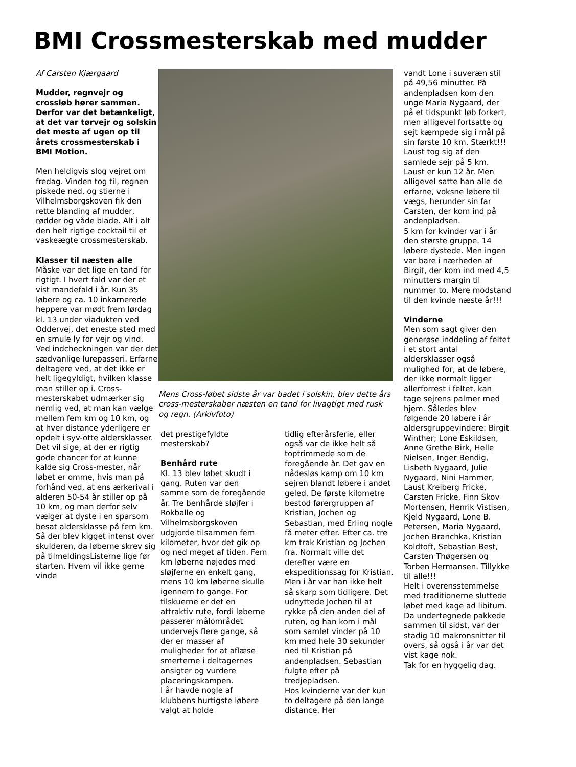BMI Crossmesterskab med mudder
Af Carsten Kjærgaard
Mudder, regnvejr og crossløb hører sammen. Derfor var det betænkeligt, at det var tørvejr og solskin det meste af ugen op til årets crossmesterskab i BMI Motion.
Men heldigvis slog vejret om fredag. Vinden tog til, regnen piskede ned, og stierne i Vilhelmsborgskoven fik den rette blanding af mudder, rødder og våde blade. Alt i alt den helt rigtige cocktail til et vaskeægte crossmesterskab.
Klasser til næsten alle
Måske var det lige en tand for rigtigt. I hvert fald var der et vist mandefald i år. Kun 35 løbere og ca. 10 inkarnerede heppere var mødt frem lørdag kl. 13 under viadukten ved Oddervej, det eneste sted med en smule ly for vejr og vind. Ved indcheckningen var der det sædvanlige lurepasseri. Erfarne deltagere ved, at det ikke er helt ligegyldigt, hvilken klasse man stiller op i. Cross-mesterskabet udmærker sig nemlig ved, at man kan vælge mellem fem km og 10 km, og at hver distance yderligere er opdelt i syv-otte aldersklasser. Det vil sige, at der er rigtig gode chancer for at kunne kalde sig Cross-mester, når løbet er omme, hvis man på forhånd ved, at ens ærkerival i alderen 50-54 år stiller op på 10 km, og man derfor selv vælger at dyste i en sparsom besat aldersklasse på fem km.
Så der blev kigget intenst over skulderen, da løberne skrev sig på tilmeldingsListerne lige før starten. Hvem vil ikke gerne vinde
Mens Cross-løbet sidste år var badet i solskin, blev dette års cross-mesterskaber næsten en tand for livagtigt med rusk og regn. (Arkivfoto)
det prestigefyldte mesterskab?
Benhård rute
Kl. 13 blev løbet skudt i gang. Ruten var den samme som de foregående år. Tre benhårde sløjfer i Rokballe og Vilhelmsborgskoven udgjorde tilsammen fem kilometer, hvor det gik op og ned meget af tiden. Fem km løberne nøjedes med sløjferne en enkelt gang, mens 10 km løberne skulle igennem to gange. For tilskuerne er det en attraktiv rute, fordi løberne passerer målområdet undervejs flere gange, så der er masser af muligheder for at aflæse smerterne i deltagernes ansigter og vurdere placeringskampen.
I år havde nogle af klubbens hurtigste løbere valgt at holde
tidlig efterårsferie, eller også var de ikke helt så toptrimmede som de foregående år. Det gav en nådesløs kamp om 10 km sejren blandt løbere i andet geled. De første kilometre bestod førergruppen af Kristian, Jochen og Sebastian, med Erling nogle få meter efter. Efter ca. tre km trak Kristian og Jochen fra. Normalt ville det derefter være en ekspeditionssag for Kristian. Men i år var han ikke helt så skarp som tidligere. Det udnyttede Jochen til at rykke på den anden del af ruten, og han kom i mål som samlet vinder på 10 km med hele 30 sekunder ned til Kristian på andenpladsen. Sebastian fulgte efter på tredjepladsen.
Hos kvinderne var der kun to deltagere på den lange distance. Her
vandt Lone i suveræn stil på 49,56 minutter. På andenpladsen kom den unge Maria Nygaard, der på et tidspunkt løb forkert, men alligevel fortsatte og sejt kæmpede sig i mål på sin første 10 km. Stærkt!!!
Laust tog sig af den samlede sejr på 5 km. Laust er kun 12 år. Men alligevel satte han alle de erfarne, voksne løbere til vægs, herunder sin far Carsten, der kom ind på andenpladsen.
5 km for kvinder var i år den største gruppe. 14 løbere dystede. Men ingen var bare i nærheden af Birgit, der kom ind med 4,5 minutters margin til nummer to. Mere modstand til den kvinde næste år!!!
Vinderne
Men som sagt giver den generøse inddeling af feltet i et stort antal aldersklasser også mulighed for, at de løbere, der ikke normalt ligger allerforrest i feltet, kan tage sejrens palmer med hjem. Således blev følgende 20 løbere i år aldersgruppevindere: Birgit Winther; Lone Eskildsen, Anne Grethe Birk, Helle Nielsen, Inger Bendig, Lisbeth Nygaard, Julie Nygaard, Nini Hammer, Laust Kreiberg Fricke, Carsten Fricke, Finn Skov Mortensen, Henrik Vistisen, Kjeld Nygaard, Lone B. Petersen, Maria Nygaard, Jochen Branchka, Kristian Koldtoft, Sebastian Best, Carsten Thøgersen og Torben Hermansen. Tillykke til alle!!!
Helt i overensstemmelse med traditionerne sluttede løbet med kage ad libitum. Da undertegnede pakkede sammen til sidst, var der stadig 10 makronsnitter til overs, så også i år var det vist kage nok.
Tak for en hyggelig dag.